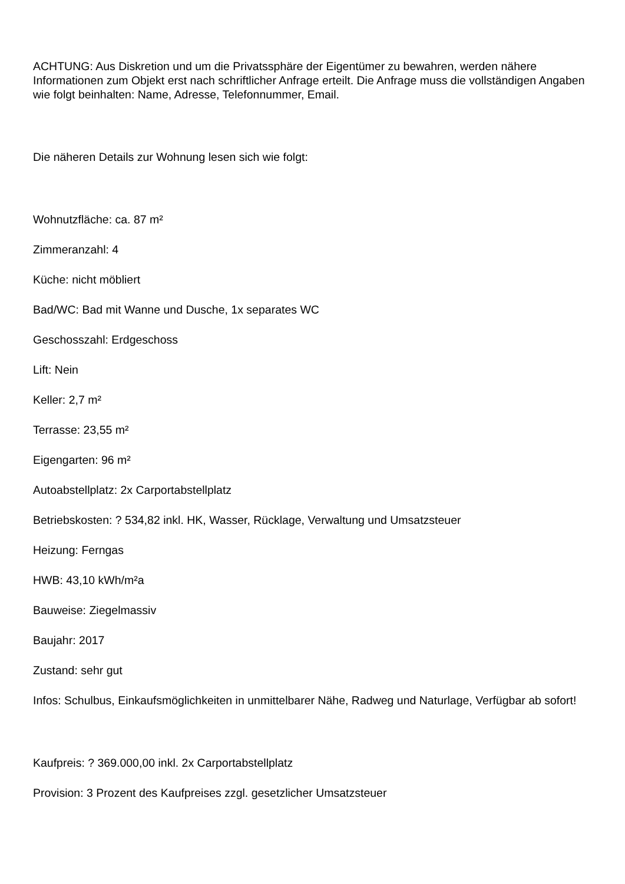ACHTUNG: Aus Diskretion und um die Privatssphäre der Eigentümer zu bewahren, werden nähere Informationen zum Objekt erst nach schriftlicher Anfrage erteilt. Die Anfrage muss die vollständigen Angaben wie folgt beinhalten: Name, Adresse, Telefonnummer, Email.
Die näheren Details zur Wohnung lesen sich wie folgt:
Wohnutzfläche: ca. 87 m²
Zimmeranzahl: 4
Küche: nicht möbliert
Bad/WC: Bad mit Wanne und Dusche, 1x separates WC
Geschosszahl: Erdgeschoss
Lift: Nein
Keller: 2,7 m²
Terrasse: 23,55 m²
Eigengarten: 96 m²
Autoabstellplatz: 2x Carportabstellplatz
Betriebskosten: ? 534,82 inkl. HK, Wasser, Rücklage, Verwaltung und Umsatzsteuer
Heizung: Ferngas
HWB: 43,10 kWh/m²a
Bauweise: Ziegelmassiv
Baujahr: 2017
Zustand: sehr gut
Infos: Schulbus, Einkaufsmöglichkeiten in unmittelbarer Nähe, Radweg und Naturlage, Verfügbar ab sofort!
Kaufpreis: ? 369.000,00 inkl. 2x Carportabstellplatz
Provision: 3 Prozent des Kaufpreises zzgl. gesetzlicher Umsatzsteuer